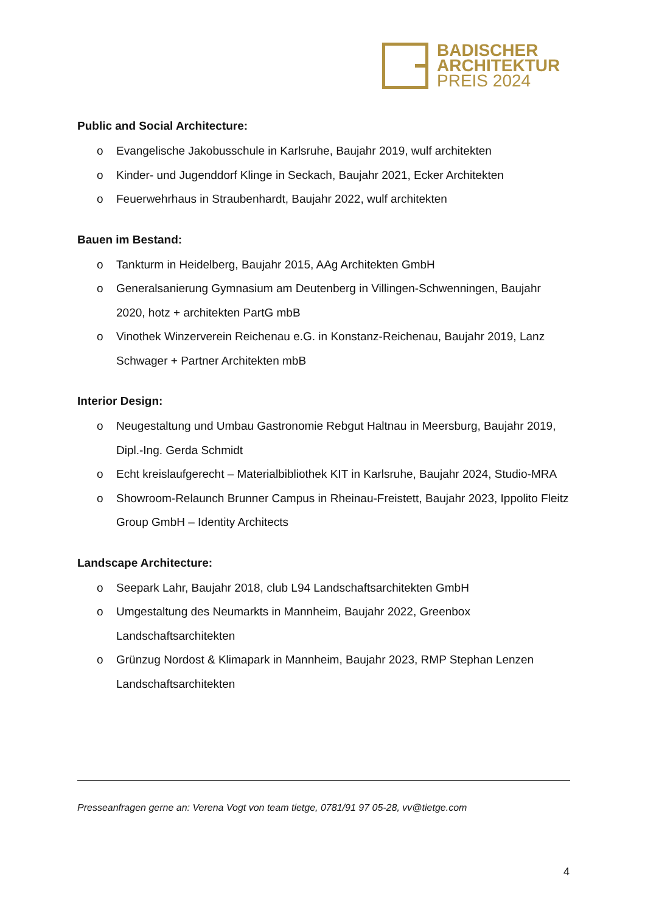BADISCHER
ARCHITEKTUR
PREIS 2024
Public and Social Architecture:
o Evangelische Jakobusschule in Karlsruhe, Baujahr 2019, wulf architekten
o Kinder- und Jugenddorf Klinge in Seckach, Baujahr 2021, Ecker Architekten
o Feuerwehrhaus in Straubenhardt, Baujahr 2022, wulf architekten
Bauen im Bestand:
o Tankturm in Heidelberg, Baujahr 2015, AAg Architekten GmbH
o Generalsanierung Gymnasium am Deutenberg in Villingen-Schwenningen, Baujahr 2020, hotz + architekten PartG mbB
o Vinothek Winzerverein Reichenau e.G. in Konstanz-Reichenau, Baujahr 2019, Lanz Schwager + Partner Architekten mbB
Interior Design:
o Neugestaltung und Umbau Gastronomie Rebgut Haltnau in Meersburg, Baujahr 2019, Dipl.-Ing. Gerda Schmidt
o Echt kreislaufgerecht – Materialbibliothek KIT in Karlsruhe, Baujahr 2024, Studio-MRA
o Showroom-Relaunch Brunner Campus in Rheinau-Freistett, Baujahr 2023, Ippolito Fleitz Group GmbH – Identity Architects
Landscape Architecture:
o Seepark Lahr, Baujahr 2018, club L94 Landschaftsarchitekten GmbH
o Umgestaltung des Neumarkts in Mannheim, Baujahr 2022, Greenbox Landschaftsarchitekten
o Grünzug Nordost & Klimapark in Mannheim, Baujahr 2023, RMP Stephan Lenzen Landschaftsarchitekten
Presseanfragen gerne an: Verena Vogt von team tietge, 0781/91 97 05-28, vv@tietge.com
4